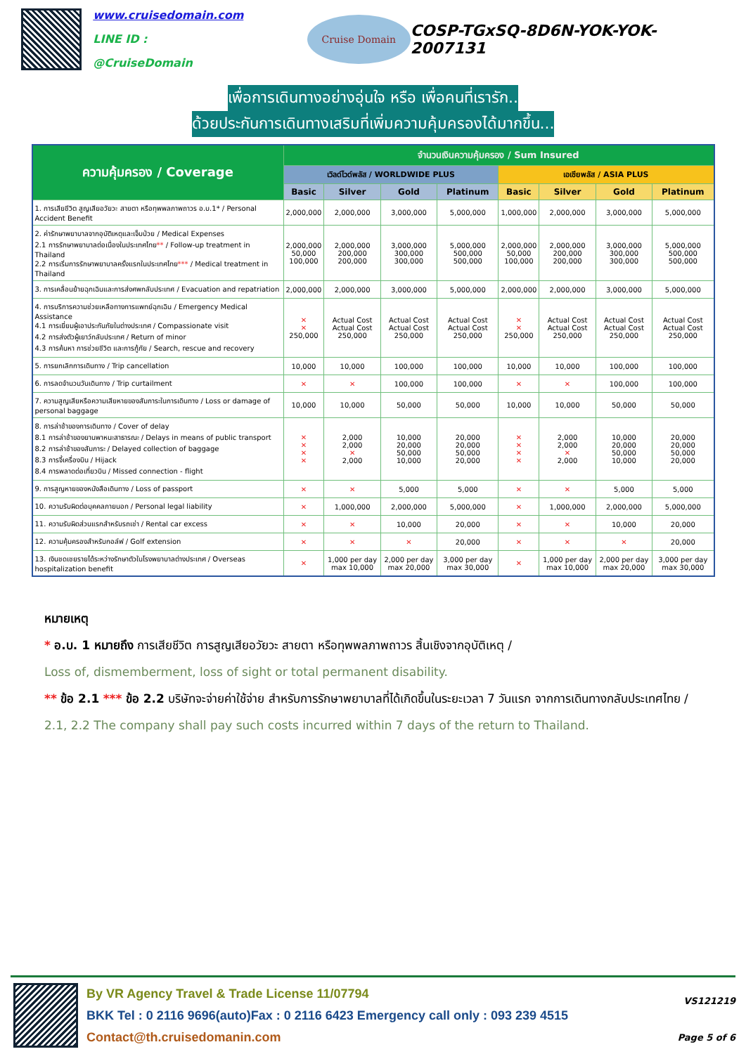www.cruisedomain.com
LINE ID : @CruiseDomain
Cruise Domain
COSP-TGxSQ-8D6N-YOK-YOK-2007131
เพื่อการเดินทางอย่างอุ่นใจ หรือ เพื่อคนที่เรารัก..
ด้วยประกันการเดินทางเสริมที่เพิ่มความคุ้มครองได้มากขึ้น...
| ความคุ้มครอง / Coverage | จำนวนเงินความคุ้มครอง / Sum Insured | | | | | | | |
| --- | --- | --- | --- | --- | --- | --- | --- | --- |
| | เวิลด์ไวด์พลัส / WORLDWIDE PLUS | | | | เอเชียพลัส / ASIA PLUS | | | |
| | Basic | Silver | Gold | Platinum | Basic | Silver | Gold | Platinum |
| 1. การเสียชีวิต สูญเสียอวัยวะ สายตา หรือทุพพลภาพถาวร อ.บ.1* / Personal Accident Benefit | 2,000,000 | 2,000,000 | 3,000,000 | 5,000,000 | 1,000,000 | 2,000,000 | 3,000,000 | 5,000,000 |
| 2. ค่ารักษาพยาบาลจากอุบัติเหตุและเจ็บป่วย / Medical Expenses 2.1 การรักษาพยาบาลต่อเนื่องในประเทศไทย ** / Follow-up treatment in Thailand 2.2 การเริ่มการรักษาพยาบาลครั้งแรกในประเทศไทย *** / Medical treatment in Thailand | 2,000,000 50,000 100,000 | 2,000,000 200,000 200,000 | 3,000,000 300,000 300,000 | 5,000,000 500,000 500,000 | 2,000,000 50,000 100,000 | 2,000,000 200,000 200,000 | 3,000,000 300,000 300,000 | 5,000,000 500,000 500,000 |
| 3. การเคลื่อนย้ายฉุกเฉินและการส่งศพกลับประเทศ / Evacuation and repatriation | 2,000,000 | 2,000,000 | 3,000,000 | 5,000,000 | 2,000,000 | 2,000,000 | 3,000,000 | 5,000,000 |
| 4. การบริการความช่วยเหลือทางการแพทย์ฉุกเฉิน / Emergency Medical Assistance 4.1 การเยี่ยมผู้เอาประกันภัยในต่างประเทศ / Compassionate visit 4.2 การส่งตัวผู้เยาว์กลับประเทศ / Return of minor 4.3 การค้นหา การช่วยชีวิต และการกู้ภัย / Search, rescue and recovery | ✕ ✕ 250,000 | Actual Cost Actual Cost 250,000 | Actual Cost Actual Cost 250,000 | Actual Cost Actual Cost 250,000 | ✕ ✕ 250,000 | Actual Cost Actual Cost 250,000 | Actual Cost Actual Cost 250,000 | Actual Cost Actual Cost 250,000 |
| 5. การยกเลิกการเดินทาง / Trip cancellation | 10,000 | 10,000 | 100,000 | 100,000 | 10,000 | 10,000 | 100,000 | 100,000 |
| 6. การลดจำนวนวันเดินทาง / Trip curtailment | ✕ | ✕ | 100,000 | 100,000 | ✕ | ✕ | 100,000 | 100,000 |
| 7. ความสูญเสียหรือความเสียหายของสัมภาระในการเดินทาง / Loss or damage of personal baggage | 10,000 | 10,000 | 50,000 | 50,000 | 10,000 | 10,000 | 50,000 | 50,000 |
| 8. การล่าช้าของการเดินทาง / Cover of delay 8.1 การล่าช้าของยานพาหนะสาธารณะ / Delays in means of public transport 8.2 การล่าช้าของสัมภาระ / Delayed collection of baggage 8.3 การจี้เครื่องบิน / Hijack 8.4 การพลาดต่อเที่ยวบิน / Missed connection - flight | ✕ ✕ ✕ ✕ | 2,000 2,000 ✕ 2,000 | 10,000 20,000 50,000 10,000 | 20,000 20,000 50,000 20,000 | ✕ ✕ ✕ ✕ | 2,000 2,000 ✕ 2,000 | 10,000 20,000 50,000 10,000 | 20,000 20,000 50,000 20,000 |
| 9. การสูญหายของหนังสือเดินทาง / Loss of passport | ✕ | ✕ | 5,000 | 5,000 | ✕ | ✕ | 5,000 | 5,000 |
| 10. ความรับผิดต่อบุคคลภายนอก / Personal legal liability | ✕ | 1,000,000 | 2,000,000 | 5,000,000 | ✕ | 1,000,000 | 2,000,000 | 5,000,000 |
| 11. ความรับผิดส่วนแรกสำหรับรถเช่า / Rental car excess | ✕ | ✕ | 10,000 | 20,000 | ✕ | ✕ | 10,000 | 20,000 |
| 12. ความคุ้มครองสำหรับกอล์ฟ / Golf extension | ✕ | ✕ | ✕ | 20,000 | ✕ | ✕ | ✕ | 20,000 |
| 13. เงินชดเชยรายได้ระหว่างรักษาตัวในโรงพยาบาลต่างประเทศ / Overseas hospitalization benefit | ✕ | 1,000 per day max 10,000 | 2,000 per day max 20,000 | 3,000 per day max 30,000 | ✕ | 1,000 per day max 10,000 | 2,000 per day max 20,000 | 3,000 per day max 30,000 |
หมายเหตุ
* อ.บ. 1 หมายถึง การเสียชีวิต การสูญเสียอวัยวะ สายตา หรือทุพพลภาพถาวร สิ้นเชิงจากอุบัติเหตุ /
Loss of, dismemberment, loss of sight or total permanent disability.
** ข้อ 2.1 *** ข้อ 2.2 บริษัทจะจ่ายค่าใช้จ่าย สำหรับการรักษาพยาบาลที่ได้เกิดขึ้นในระยะเวลา 7 วันแรก จากการเดินทางกลับประเทศไทย /
2.1, 2.2 The company shall pay such costs incurred within 7 days of the return to Thailand.
By VR Agency Travel & Trade License 11/07794
BKK Tel : 0 2116 9696(auto)Fax : 0 2116 6423 Emergency call only : 093 239 4515
Contact@th.cruisedomanin.com
VS121219
Page 5 of 6